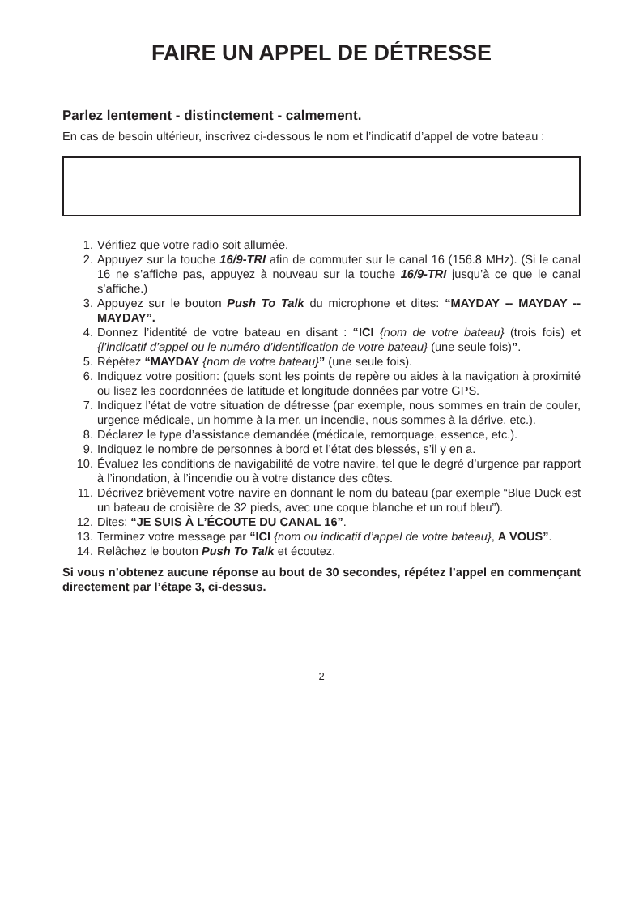FAIRE UN APPEL DE DÉTRESSE
Parlez lentement - distinctement - calmement.
En cas de besoin ultérieur, inscrivez ci-dessous le nom et l’indicatif d’appel de votre bateau :
1. Vérifiez que votre radio soit allumée.
2. Appuyez sur la touche 16/9-TRI afin de commuter sur le canal 16 (156.8 MHz). (Si le canal 16 ne s’affiche pas, appuyez à nouveau sur la touche 16/9-TRI jusqu’à ce que le canal s’affiche.)
3. Appuyez sur le bouton Push To Talk du microphone et dites: “MAYDAY -- MAYDAY -- MAYDAY”.
4. Donnez l’identité de votre bateau en disant : “ICI {nom de votre bateau} (trois fois) et {l’indicatif d’appel ou le numéro d’identification de votre bateau} (une seule fois)”.
5. Répétez “MAYDAY {nom de votre bateau}” (une seule fois).
6. Indiquez votre position: (quels sont les points de repère ou aides à la navigation à proximité ou lisez les coordonnées de latitude et longitude données par votre GPS.
7. Indiquez l’état de votre situation de détresse (par exemple, nous sommes en train de couler, urgence médicale, un homme à la mer, un incendie, nous sommes à la dérive, etc.).
8. Déclarez le type d’assistance demandée (médicale, remorquage, essence, etc.).
9. Indiquez le nombre de personnes à bord et l’état des blessés, s’il y en a.
10. Évaluez les conditions de navigabilité de votre navire, tel que le degré d’urgence par rapport à l’inondation, à l’incendie ou à votre distance des côtes.
11. Décrivez brièvement votre navire en donnant le nom du bateau (par exemple “Blue Duck est un bateau de croisière de 32 pieds, avec une coque blanche et un rouf bleu”).
12. Dites: “JE SUIS À L’ÉCOUTE DU CANAL 16”.
13. Terminez votre message par “ICI {nom ou indicatif d’appel de votre bateau}, A VOUS”.
14. Relâchez le bouton Push To Talk et écoutez.
Si vous n’obtenez aucune réponse au bout de 30 secondes, répétez l’appel en commençant directement par l’étape 3, ci-dessus.
2